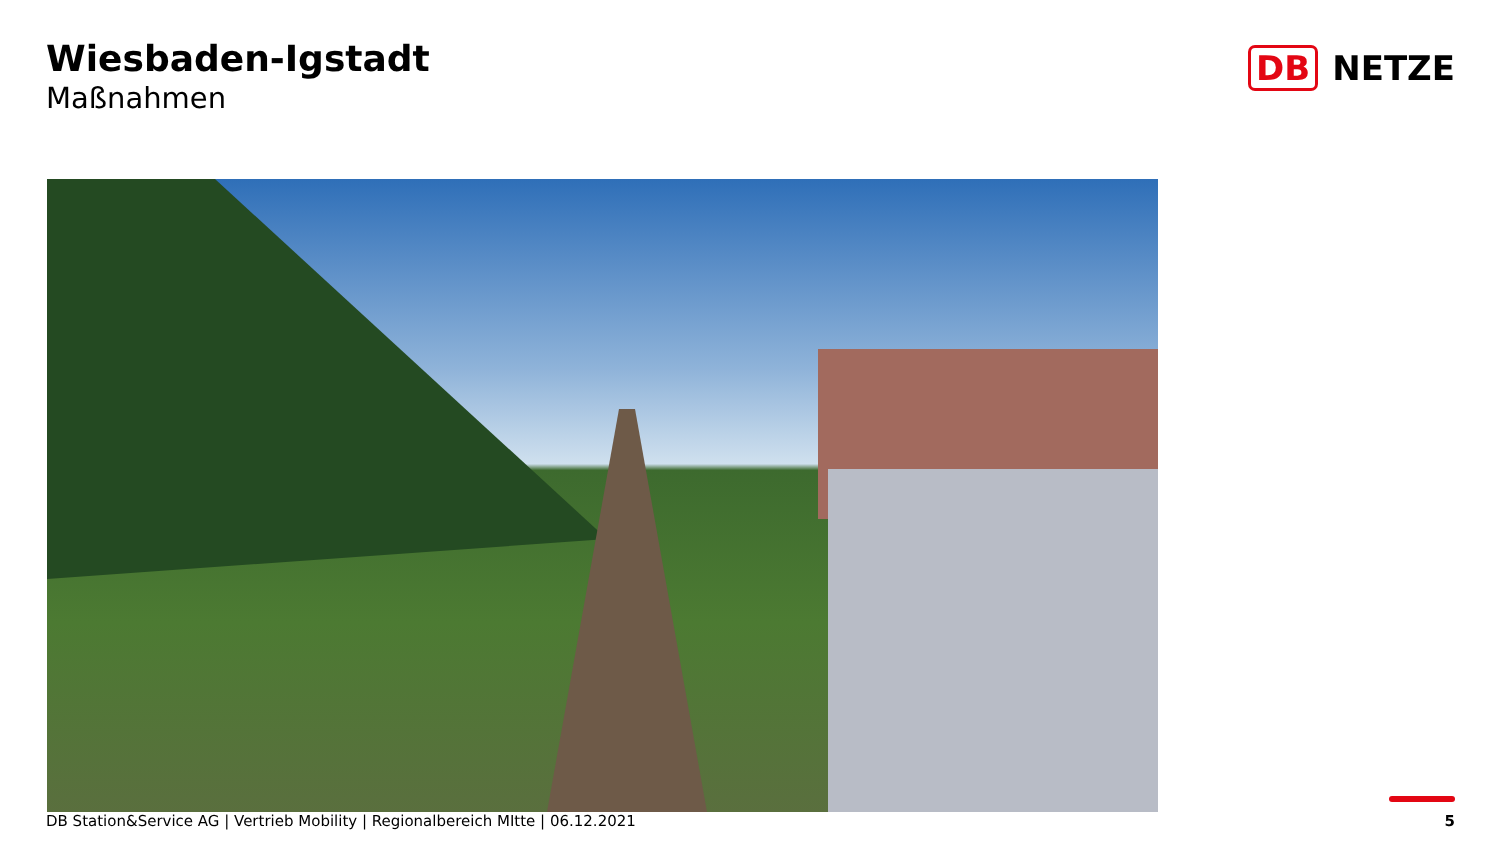Wiesbaden-Igstadt
Maßnahmen
DB NETZE
DB Station&Service AG | Vertrieb Mobility | Regionalbereich MItte | 06.12.2021
5